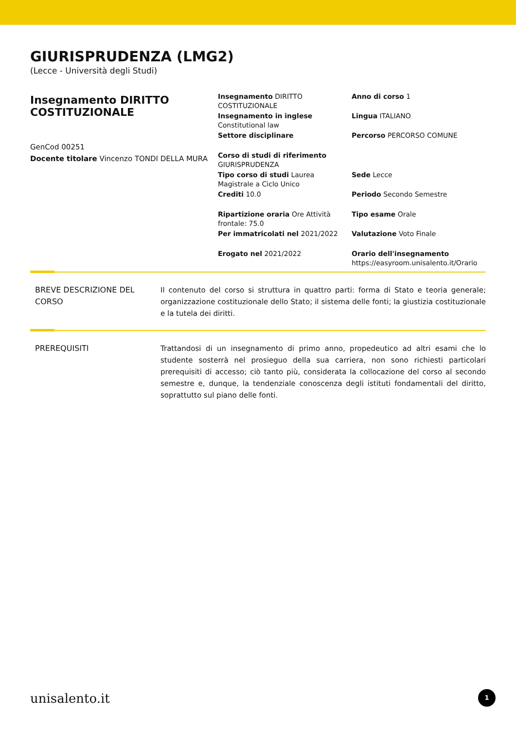GIURISPRUDENZA (LMG2)
(Lecce - Università degli Studi)
Insegnamento DIRITTO COSTITUZIONALE
GenCod 00251
Docente titolare Vincenzo TONDI DELLA MURA
Insegnamento DIRITTO COSTITUZIONALE
Anno di corso 1
Insegnamento in inglese Constitutional law
Lingua ITALIANO
Settore disciplinare
Percorso PERCORSO COMUNE
Corso di studi di riferimento GIURISPRUDENZA
Tipo corso di studi Laurea Magistrale a Ciclo Unico
Sede Lecce
Crediti 10.0
Periodo Secondo Semestre
Ripartizione oraria Ore Attività frontale: 75.0
Tipo esame Orale
Per immatricolati nel 2021/2022
Valutazione Voto Finale
Erogato nel 2021/2022
Orario dell'insegnamento https://easyroom.unisalento.it/Orario
BREVE DESCRIZIONE DEL CORSO
Il contenuto del corso si struttura in quattro parti: forma di Stato e teoria generale; organizzazione costituzionale dello Stato; il sistema delle fonti; la giustizia costituzionale e la tutela dei diritti.
PREREQUISITI Trattandosi di un insegnamento di primo anno, propedeutico ad altri esami che lo studente sosterrà nel prosieguo della sua carriera, non sono richiesti particolari prerequisiti di accesso; ciò tanto più, considerata la collocazione del corso al secondo semestre e, dunque, la tendenziale conoscenza degli istituti fondamentali del diritto, soprattutto sul piano delle fonti.
unisalento.it 1